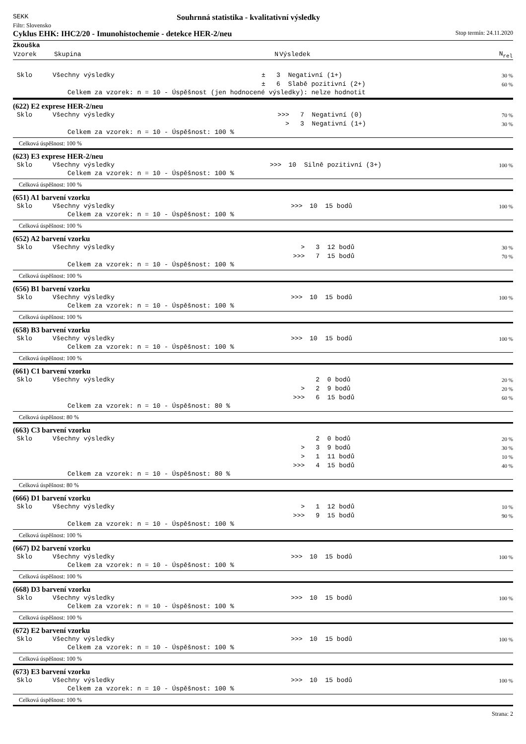SEKK Souhrnná statistika - kvalitativní výsledky
Filtr: Slovensko
Cyklus EHK: IHC2/20 - Imunohistochemie - detekce HER-2/neu Stop termín: 24.11.2020
| Zkouška | | | | | |
| Vzorek | Skupina | | N | Výsledek | N<sub>rel</sub> |
| Sklo | Všechny výsledky | ± | 3 | Negativní (1+) | 30 % |
| | | ± | 6 | Slabě pozitivní (2+) | 60 % |
Celkem za vzorek: n = 10 - Úspěšnost (jen hodnocené výsledky): nelze hodnotit
(622) E2 exprese HER-2/neu
| Sklo | Všechny výsledky | >>> | 7 | Negativní (0) | 70 % |
| | | > | 3 | Negativní (1+) | 30 % |
Celkem za vzorek: n = 10 - Úspěšnost: 100 %
Celková úspěšnost: 100 %
(623) E3 exprese HER-2/neu
| Sklo | Všechny výsledky | >>> | 10 | Silně pozitivní (3+) | 100 % |
Celkem za vzorek: n = 10 - Úspěšnost: 100 %
Celková úspěšnost: 100 %
(651) A1 barvení vzorku
| Sklo | Všechny výsledky | >>> | 10 | 15 bodů | 100 % |
Celkem za vzorek: n = 10 - Úspěšnost: 100 %
Celková úspěšnost: 100 %
(652) A2 barvení vzorku
| Sklo | Všechny výsledky | > | 3 | 12 bodů | 30 % |
| | | >>> | 7 | 15 bodů | 70 % |
Celkem za vzorek: n = 10 - Úspěšnost: 100 %
Celková úspěšnost: 100 %
(656) B1 barvení vzorku
| Sklo | Všechny výsledky | >>> | 10 | 15 bodů | 100 % |
Celkem za vzorek: n = 10 - Úspěšnost: 100 %
Celková úspěšnost: 100 %
(658) B3 barvení vzorku
| Sklo | Všechny výsledky | >>> | 10 | 15 bodů | 100 % |
Celkem za vzorek: n = 10 - Úspěšnost: 100 %
Celková úspěšnost: 100 %
(661) C1 barvení vzorku
| Sklo | Všechny výsledky | | 2 | 0 bodů | 20 % |
| | | > | 2 | 9 bodů | 20 % |
| | | >>> | 6 | 15 bodů | 60 % |
Celkem za vzorek: n = 10 - Úspěšnost: 80 %
Celková úspěšnost: 80 %
(663) C3 barvení vzorku
| Sklo | Všechny výsledky | | 2 | 0 bodů | 20 % |
| | | > | 3 | 9 bodů | 30 % |
| | | > | 1 | 11 bodů | 10 % |
| | | >>> | 4 | 15 bodů | 40 % |
Celkem za vzorek: n = 10 - Úspěšnost: 80 %
Celková úspěšnost: 80 %
(666) D1 barvení vzorku
| Sklo | Všechny výsledky | > | 1 | 12 bodů | 10 % |
| | | >>> | 9 | 15 bodů | 90 % |
Celkem za vzorek: n = 10 - Úspěšnost: 100 %
Celková úspěšnost: 100 %
(667) D2 barvení vzorku
| Sklo | Všechny výsledky | >>> | 10 | 15 bodů | 100 % |
Celkem za vzorek: n = 10 - Úspěšnost: 100 %
Celková úspěšnost: 100 %
(668) D3 barvení vzorku
| Sklo | Všechny výsledky | >>> | 10 | 15 bodů | 100 % |
Celkem za vzorek: n = 10 - Úspěšnost: 100 %
Celková úspěšnost: 100 %
(672) E2 barvení vzorku
| Sklo | Všechny výsledky | >>> | 10 | 15 bodů | 100 % |
Celkem za vzorek: n = 10 - Úspěšnost: 100 %
Celková úspěšnost: 100 %
(673) E3 barvení vzorku
| Sklo | Všechny výsledky | >>> | 10 | 15 bodů | 100 % |
Celkem za vzorek: n = 10 - Úspěšnost: 100 %
Celková úspěšnost: 100 %
Strana: 2